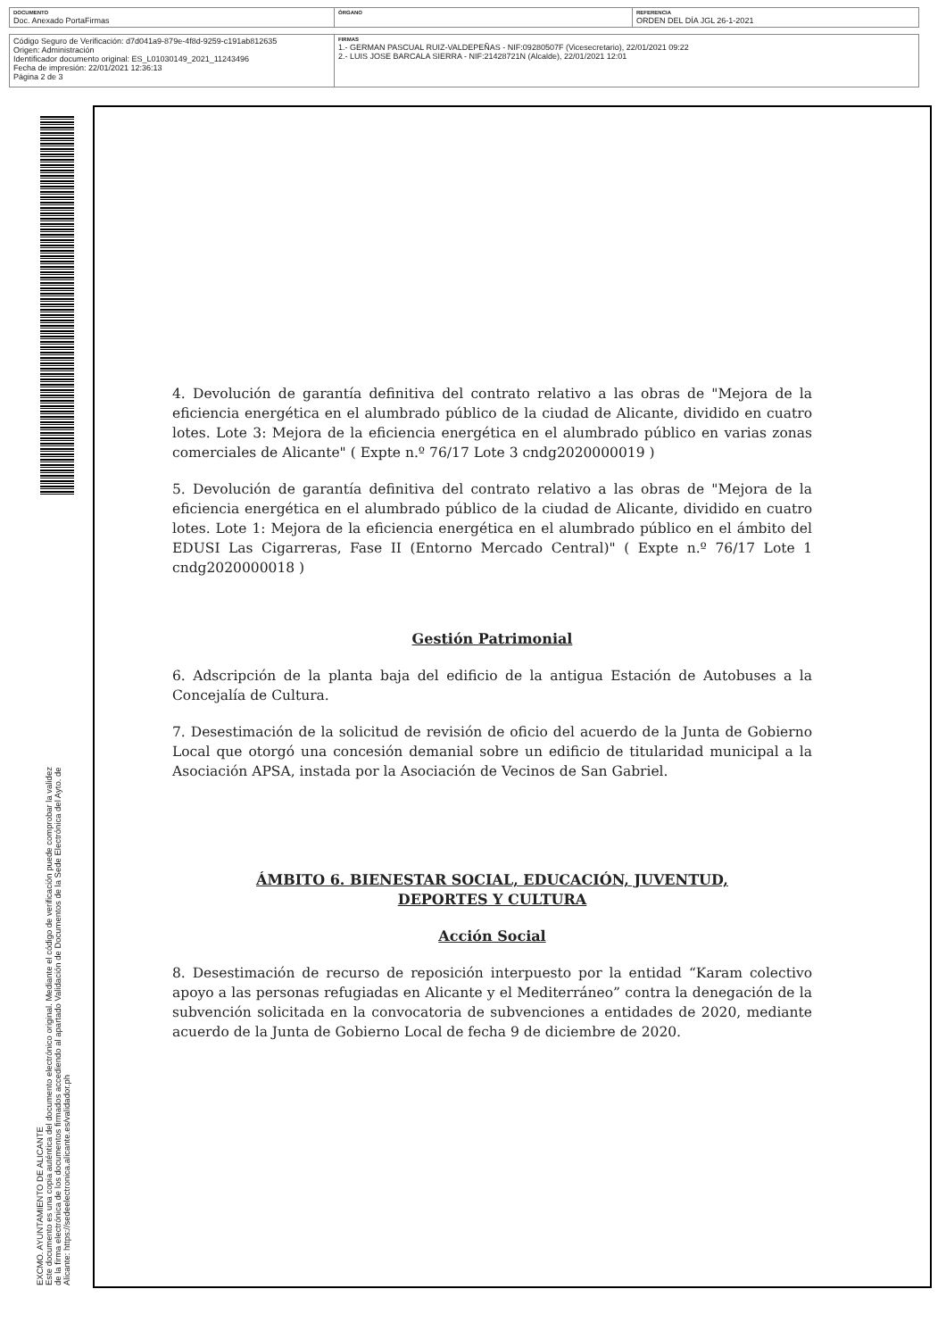| DOCUMENTO Doc. Anexado PortaFirmas | ÓRGANO | REFERENCIA ORDEN DEL DÍA JGL 26-1-2021 |
| Código Seguro de Verificación: d7d041a9-879e-4f8d-9259-c191ab812635 Origen: Administración Identificador documento original: ES_L01030149_2021_11243496 Fecha de impresión: 22/01/2021 12:36:13 Página 2 de 3 | FIRMAS 1.- GERMAN PASCUAL RUIZ-VALDEPEÑAS - NIF:09280507F (Vicesecretario), 22/01/2021 09:22 2.- LUIS JOSE BARCALA SIERRA - NIF:21428721N (Alcalde), 22/01/2021 12:01 |
EXCMO. AYUNTAMIENTO DE ALICANTE
Este documento es una copia auténtica del documento electrónico original. Mediante el código de verificación puede comprobar la validez
de la firma electrónica de los documentos firmados accediendo al apartado Validación de Documentos de la Sede Electrónica del Ayto. de
Alicante: https://sedeelectronica.alicante.es/validador.ph
4. Devolución de garantía definitiva del contrato relativo a las obras de "Mejora de la eficiencia energética en el alumbrado público de la ciudad de Alicante, dividido en cuatro lotes. Lote 3: Mejora de la eficiencia energética en el alumbrado público en varias zonas comerciales de Alicante" ( Expte n.º 76/17 Lote 3 cndg2020000019 )
5. Devolución de garantía definitiva del contrato relativo a las obras de "Mejora de la eficiencia energética en el alumbrado público de la ciudad de Alicante, dividido en cuatro lotes. Lote 1: Mejora de la eficiencia energética en el alumbrado público en el ámbito del EDUSI Las Cigarreras, Fase II (Entorno Mercado Central)" ( Expte n.º 76/17 Lote 1 cndg2020000018 )
Gestión Patrimonial
6. Adscripción de la planta baja del edificio de la antigua Estación de Autobuses a la Concejalía de Cultura.
7. Desestimación de la solicitud de revisión de oficio del acuerdo de la Junta de Gobierno Local que otorgó una concesión demanial sobre un edificio de titularidad municipal a la Asociación APSA, instada por la Asociación de Vecinos de San Gabriel.
ÁMBITO 6. BIENESTAR SOCIAL, EDUCACIÓN, JUVENTUD,
DEPORTES Y CULTURA
Acción Social
8. Desestimación de recurso de reposición interpuesto por la entidad “Karam colectivo apoyo a las personas refugiadas en Alicante y el Mediterráneo” contra la denegación de la subvención solicitada en la convocatoria de subvenciones a entidades de 2020, mediante acuerdo de la Junta de Gobierno Local de fecha 9 de diciembre de 2020.